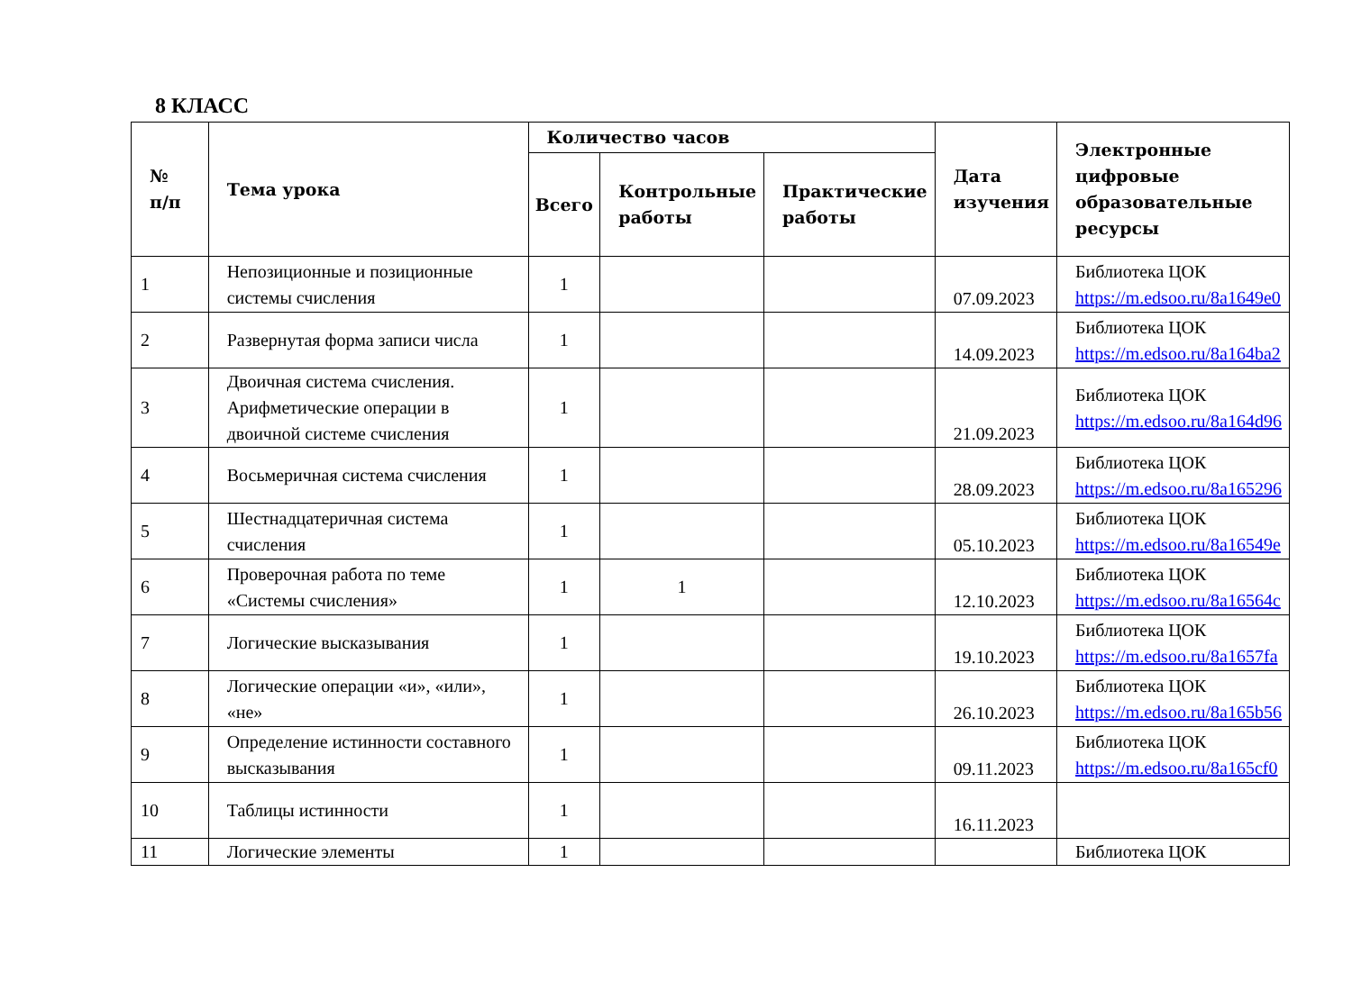8 КЛАСС
| № п/п | Тема урока | Количество часов | | | Дата изучения | Электронные цифровые образовательные ресурсы |
| --- | --- | --- | --- | --- | --- | --- |
| | | Всего | Контрольные работы | Практические работы | | |
| 1 | Непозиционные и позиционные системы счисления | 1 | | | 07.09.2023 | Библиотека ЦОК https://m.edsoo.ru/8a1649e0 |
| 2 | Развернутая форма записи числа | 1 | | | 14.09.2023 | Библиотека ЦОК https://m.edsoo.ru/8a164ba2 |
| 3 | Двоичная система счисления. Арифметические операции в двоичной системе счисления | 1 | | | 21.09.2023 | Библиотека ЦОК https://m.edsoo.ru/8a164d96 |
| 4 | Восьмеричная система счисления | 1 | | | 28.09.2023 | Библиотека ЦОК https://m.edsoo.ru/8a165296 |
| 5 | Шестнадцатеричная система счисления | 1 | | | 05.10.2023 | Библиотека ЦОК https://m.edsoo.ru/8a16549e |
| 6 | Проверочная работа по теме «Системы счисления» | 1 | 1 | | 12.10.2023 | Библиотека ЦОК https://m.edsoo.ru/8a16564c |
| 7 | Логические высказывания | 1 | | | 19.10.2023 | Библиотека ЦОК https://m.edsoo.ru/8a1657fa |
| 8 | Логические операции «и», «или», «не» | 1 | | | 26.10.2023 | Библиотека ЦОК https://m.edsoo.ru/8a165b56 |
| 9 | Определение истинности составного высказывания | 1 | | | 09.11.2023 | Библиотека ЦОК https://m.edsoo.ru/8a165cf0 |
| 10 | Таблицы истинности | 1 | | | 16.11.2023 | |
| 11 | Логические элементы | 1 | | | | Библиотека ЦОК |